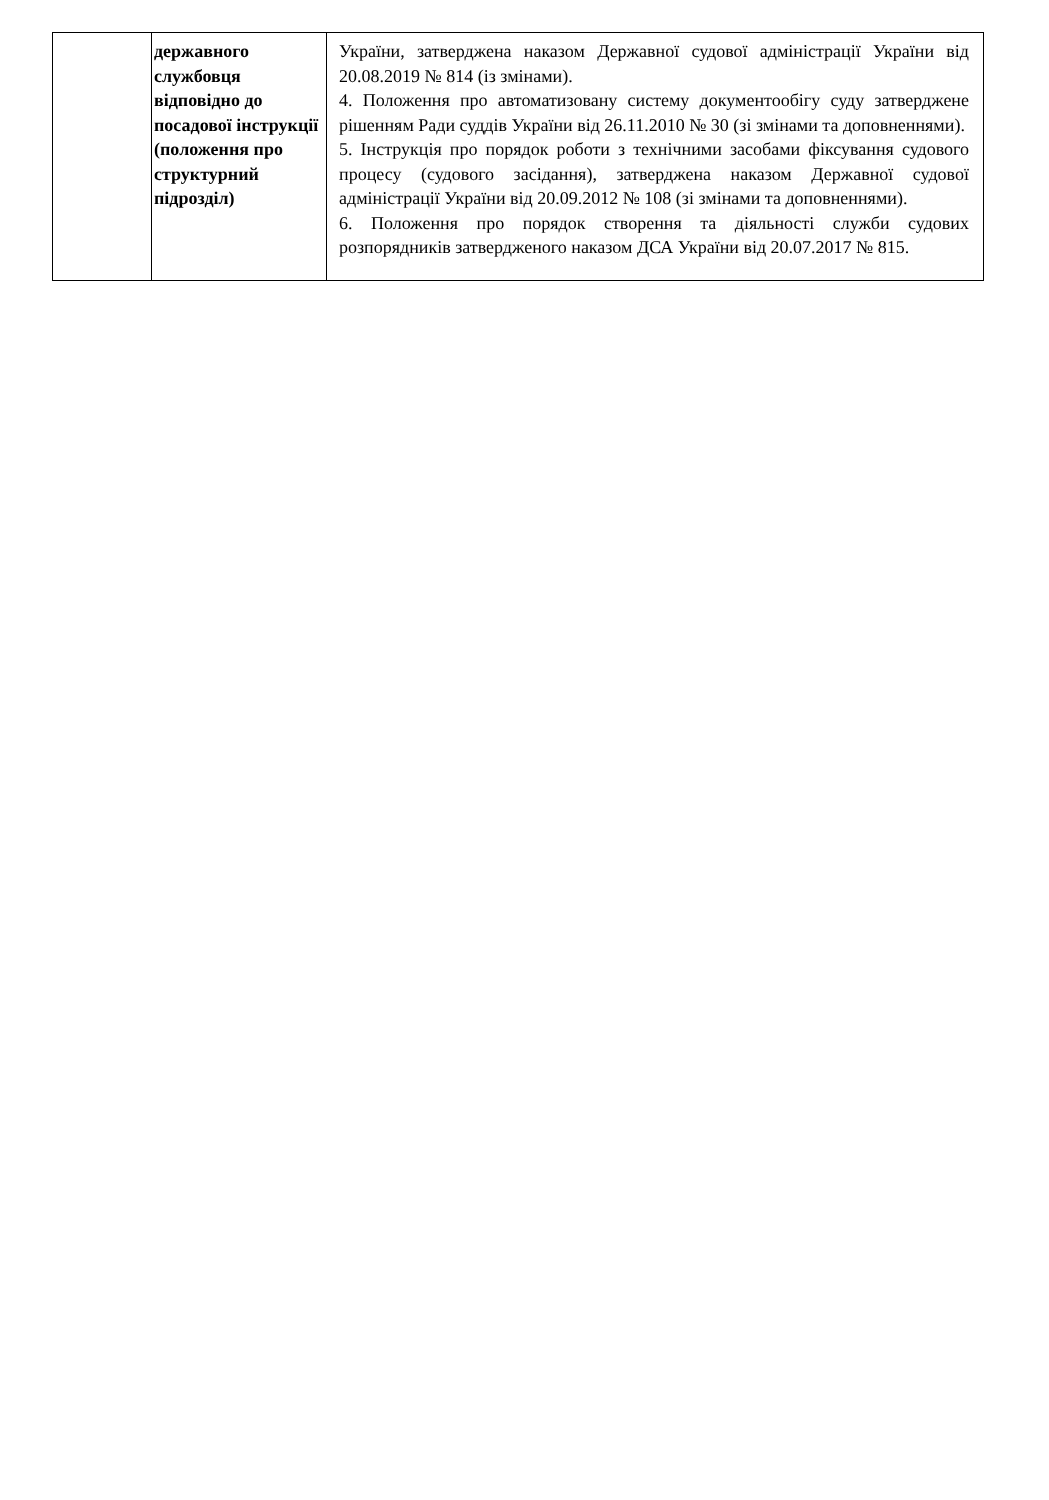| | державного службовця відповідно до посадової інструкції (положення про структурний підрозділ) | України, затверджена наказом Державної судової адміністрації України від 20.08.2019 № 814 (із змінами). 4. Положення про автоматизовану систему документообігу суду затверджене рішенням Ради суддів України від 26.11.2010 № 30 (зі змінами та доповненнями). 5. Інструкція про порядок роботи з технічними засобами фіксування судового процесу (судового засідання), затверджена наказом Державної судової адміністрації України від 20.09.2012 № 108 (зі змінами та доповненнями). 6. Положення про порядок створення та діяльності служби судових розпорядників затвердженого наказом ДСА України від 20.07.2017 № 815. |